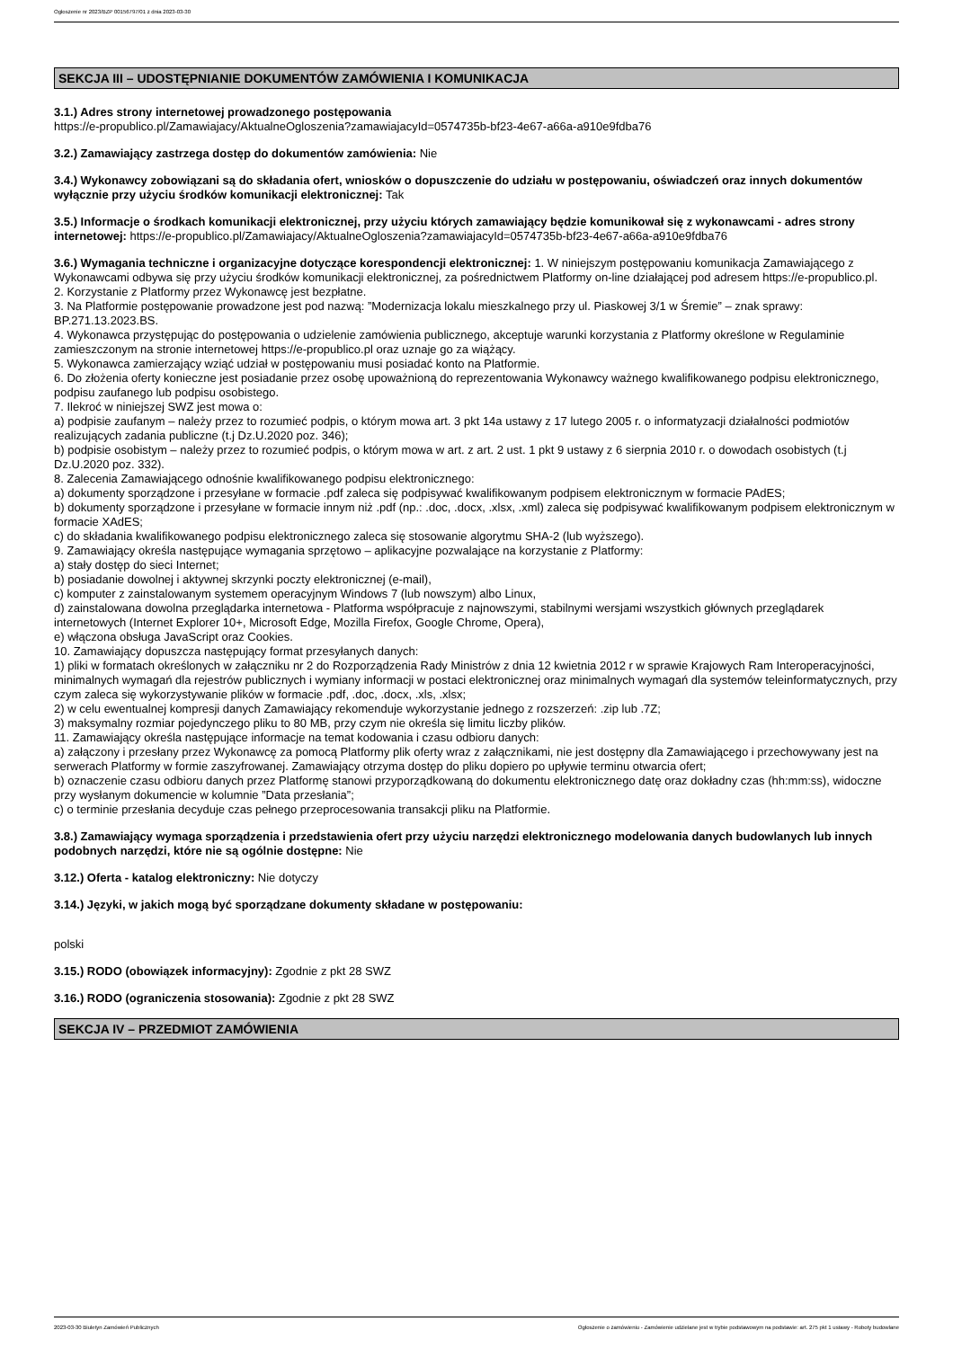Ogłoszenie nr 2023/BZP 00156797/01 z dnia 2023-03-30
SEKCJA III – UDOSTĘPNIANIE DOKUMENTÓW ZAMÓWIENIA I KOMUNIKACJA
3.1.) Adres strony internetowej prowadzonego postępowania
https://e-propublico.pl/Zamawiajacy/AktualneOgloszenia?zamawiajacyId=0574735b-bf23-4e67-a66a-a910e9fdba76
3.2.) Zamawiający zastrzega dostęp do dokumentów zamówienia: Nie
3.4.) Wykonawcy zobowiązani są do składania ofert, wniosków o dopuszczenie do udziału w postępowaniu, oświadczeń oraz innych dokumentów wyłącznie przy użyciu środków komunikacji elektronicznej: Tak
3.5.) Informacje o środkach komunikacji elektronicznej, przy użyciu których zamawiający będzie komunikował się z wykonawcami - adres strony internetowej: https://e-propublico.pl/Zamawiajacy/AktualneOgloszenia?zamawiajacyId=0574735b-bf23-4e67-a66a-a910e9fdba76
3.6.) Wymagania techniczne i organizacyjne dotyczące korespondencji elektronicznej: 1. W niniejszym postępowaniu komunikacja Zamawiającego z Wykonawcami odbywa się przy użyciu środków komunikacji elektronicznej, za pośrednictwem Platformy on-line działającej pod adresem https://e-propublico.pl.
2. Korzystanie z Platformy przez Wykonawcę jest bezpłatne.
3. Na Platformie postępowanie prowadzone jest pod nazwą: ”Modernizacja lokalu mieszkalnego przy ul. Piaskowej 3/1 w Śremie” – znak sprawy: BP.271.13.2023.BS.
4. Wykonawca przystępując do postępowania o udzielenie zamówienia publicznego, akceptuje warunki korzystania z Platformy określone w Regulaminie zamieszczonym na stronie internetowej https://e-propublico.pl oraz uznaje go za wiążący.
5. Wykonawca zamierzający wziąć udział w postępowaniu musi posiadać konto na Platformie.
6. Do złożenia oferty konieczne jest posiadanie przez osobę upoważnioną do reprezentowania Wykonawcy ważnego kwalifikowanego podpisu elektronicznego, podpisu zaufanego lub podpisu osobistego.
7. Ilekroć w niniejszej SWZ jest mowa o:
a) podpisie zaufanym – należy przez to rozumieć podpis, o którym mowa art. 3 pkt 14a ustawy z 17 lutego 2005 r. o informatyzacji działalności podmiotów realizujących zadania publiczne (t.j Dz.U.2020 poz. 346);
b) podpisie osobistym – należy przez to rozumieć podpis, o którym mowa w art. z art. 2 ust. 1 pkt 9 ustawy z 6 sierpnia 2010 r. o dowodach osobistych (t.j Dz.U.2020 poz. 332).
8. Zalecenia Zamawiającego odnośnie kwalifikowanego podpisu elektronicznego:
a) dokumenty sporządzone i przesyłane w formacie .pdf zaleca się podpisywać kwalifikowanym podpisem elektronicznym w formacie PAdES;
b) dokumenty sporządzone i przesyłane w formacie innym niż .pdf (np.: .doc, .docx, .xlsx, .xml) zaleca się podpisywać kwalifikowanym podpisem elektronicznym w formacie XAdES;
c) do składania kwalifikowanego podpisu elektronicznego zaleca się stosowanie algorytmu SHA-2 (lub wyższego).
9. Zamawiający określa następujące wymagania sprzętowo – aplikacyjne pozwalające na korzystanie z Platformy:
a) stały dostęp do sieci Internet;
b) posiadanie dowolnej i aktywnej skrzynki poczty elektronicznej (e-mail),
c) komputer z zainstalowanym systemem operacyjnym Windows 7 (lub nowszym) albo Linux,
d) zainstalowana dowolna przeglądarka internetowa - Platforma współpracuje z najnowszymi, stabilnymi wersjami wszystkich głównych przeglądarek internetowych (Internet Explorer 10+, Microsoft Edge, Mozilla Firefox, Google Chrome, Opera),
e) włączona obsługa JavaScript oraz Cookies.
10. Zamawiający dopuszcza następujący format przesyłanych danych:
1) pliki w formatach określonych w załączniku nr 2 do Rozporządzenia Rady Ministrów z dnia 12 kwietnia 2012 r w sprawie Krajowych Ram Interoperacyjności, minimalnych wymagań dla rejestrów publicznych i wymiany informacji w postaci elektronicznej oraz minimalnych wymagań dla systemów teleinformatycznych, przy czym zaleca się wykorzystywanie plików w formacie .pdf, .doc, .docx, .xls, .xlsx;
2) w celu ewentualnej kompresji danych Zamawiający rekomenduje wykorzystanie jednego z rozszerzeń: .zip lub .7Z;
3) maksymalny rozmiar pojedynczego pliku to 80 MB, przy czym nie określa się limitu liczby plików.
11. Zamawiający określa następujące informacje na temat kodowania i czasu odbioru danych:
a) załączony i przesłany przez Wykonawcę za pomocą Platformy plik oferty wraz z załącznikami, nie jest dostępny dla Zamawiającego i przechowywany jest na serwerach Platformy w formie zaszyfrowanej. Zamawiający otrzyma dostęp do pliku dopiero po upływie terminu otwarcia ofert;
b) oznaczenie czasu odbioru danych przez Platformę stanowi przyporządkowaną do dokumentu elektronicznego datę oraz dokładny czas (hh:mm:ss), widoczne przy wysłanym dokumencie w kolumnie ”Data przesłania”;
c) o terminie przesłania decyduje czas pełnego przeprocesowania transakcji pliku na Platformie.
3.8.) Zamawiający wymaga sporządzenia i przedstawienia ofert przy użyciu narzędzi elektronicznego modelowania danych budowlanych lub innych podobnych narzędzi, które nie są ogólnie dostępne: Nie
3.12.) Oferta - katalog elektroniczny: Nie dotyczy
3.14.) Języki, w jakich mogą być sporządzane dokumenty składane w postępowaniu:
polski
3.15.) RODO (obowiązek informacyjny): Zgodnie z pkt 28 SWZ
3.16.) RODO (ograniczenia stosowania): Zgodnie z pkt 28 SWZ
SEKCJA IV – PRZEDMIOT ZAMÓWIENIA
2023-03-30 Biuletyn Zamówień Publicznych Ogłoszenie o zamówieniu - Zamówienie udzielane jest w trybie podstawowym na podstawie: art. 275 pkt 1 ustawy - Roboty budowlane